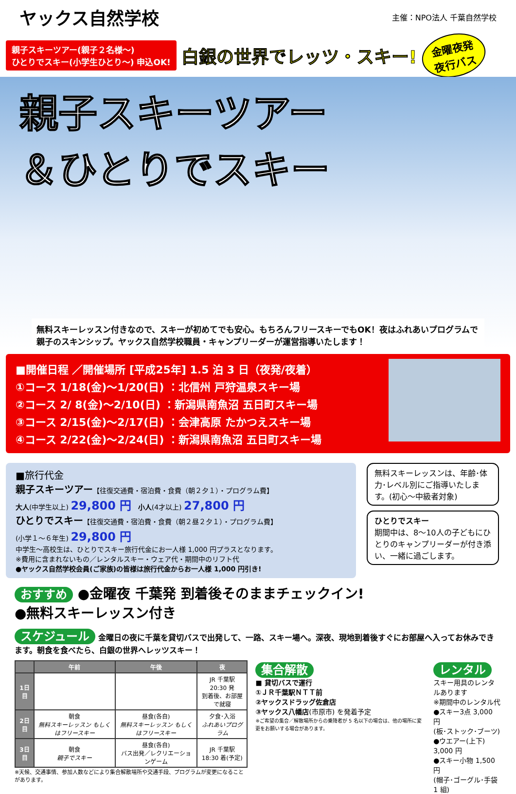ヤックス自然学校
主催：NPO法人 千葉自然学校
親子スキーツアー(親子２名様〜)
ひとりでスキー(小学生ひとり〜) 申込OK!
白銀の世界でレッツ・スキー!
金曜夜発
夜行バス
親子スキーツアー
＆ひとりでスキー
無料スキーレッスン付きなので、スキーが初めてでも安心。もちろんフリースキーでもOK！夜はふれあいプログラムで親子のスキンシップ。ヤックス自然学校職員・キャンプリーダーが運営指導いたします！
■開催日程 ／開催場所 [平成25年] 1.5 泊 3 日（夜発/夜着）
①コース 1/18(金)〜1/20(日) ：北信州 戸狩温泉スキー場
②コース 2/ 8(金)〜2/10(日) ：新潟県南魚沼 五日町スキー場
③コース 2/15(金)〜2/17(日) ：会津高原 たかつえスキー場
④コース 2/22(金)〜2/24(日) ：新潟県南魚沼 五日町スキー場
■旅行代金
親子スキーツアー【往復交通費・宿泊費・食費（朝２夕１）・プログラム費】
大人(中学生以上) 29,800 円 小人(4才以上) 27,800 円
ひとりでスキー【往復交通費・宿泊費・食費（朝２昼２夕１）・プログラム費】
(小学１〜６年生) 29,800 円
中学生〜高校生は、ひとりでスキー旅行代金にお一人様 1,000 円プラスとなります。
※費用に含まれないもの／レンタルスキー・ウェア代・期間中のリフト代
●ヤックス自然学校会員(ご家族)の皆様は旅行代金からお一人様 1,000 円引き!
無料スキーレッスンは、年齢･体力･レベル別にご指導いたします。(初心〜中級者対象)
ひとりでスキー
期間中は、8〜10人の子どもにひとりのキャンプリーダーが付き添い、一緒に過ごします。
おすすめ ●金曜夜 千葉発 到着後そのままチェックイン!
●無料スキーレッスン付き
スケジュール 金曜日の夜に千葉を貸切バスで出発して、一路、スキー場へ。深夜、現地到着後すぐにお部屋へ入ってお休みできます。朝食を食べたら、白銀の世界へレッツスキー！
| | 午前 | 午後 | 夜 |
| --- | --- | --- | --- |
| 1日目 | | | JR 千葉駅 20:30 発 到着後、お部屋で就寝 |
| 2日目 | 朝食 無料スキーレッスン もしくはフリースキー | 昼食(各自) 無料スキーレッスン もしくはフリースキー | 夕食･入浴 ふれあいプログラム |
| 3日目 | 朝食 親子でスキー | 昼食(各自) バス出発／レクリエーションゲーム | JR 千葉駅 18:30 着(予定) |
※天候、交通事情、参加人数などにより集合解散場所や交通手段、プログラムが変更になることがあります。
集合解散
■ 貸切バスで運行
①ＪＲ千葉駅ＮＴＴ前
②ヤックスドラッグ佐倉店
③ヤックス八幡店(市原市) を発着予定
※ご希望の集合／解散場所からの乗降者が 5 名以下の場合は、他の場所に変更をお願いする場合があります。
レンタル
スキー用具のレンタルあります
※期間中のレンタル代
●スキー3点 3,000 円
(板･ストック･ブーツ)
●ウエアー(上下) 3,000 円
●スキー小物 1,500 円
(帽子･ゴーグル･手袋 1 組)